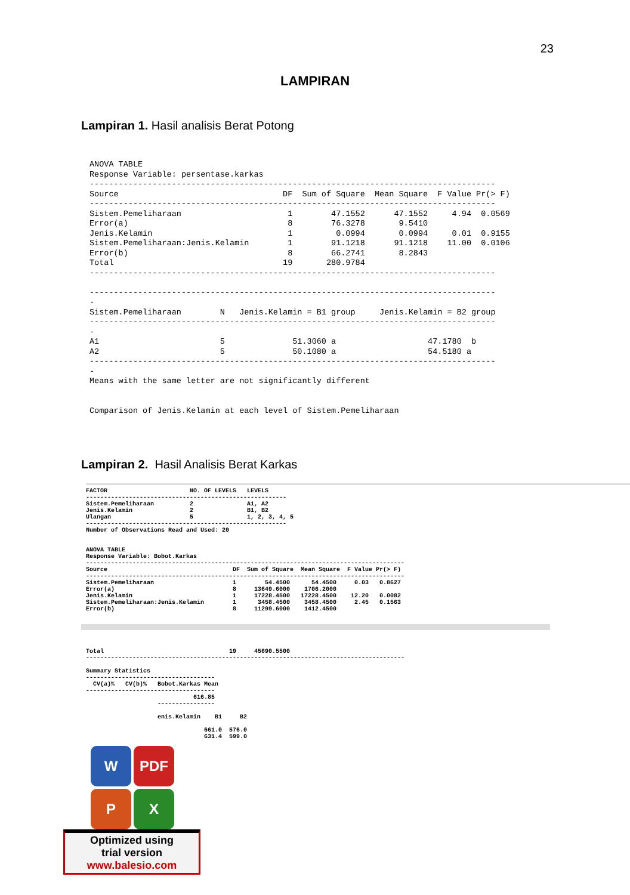23
LAMPIRAN
Lampiran 1. Hasil analisis Berat Potong
ANOVA TABLE
Response Variable: persentase.karkas
------------------------------------------------------------------------------------
Source                                  DF  Sum of Square  Mean Square  F Value Pr(> F)
------------------------------------------------------------------------------------
Sistem.Pemeliharaan                      1        47.1552      47.1552     4.94  0.0569
Error(a)                                 8        76.3278       9.5410
Jenis.Kelamin                            1         0.0994       0.0994     0.01  0.9155
Sistem.Pemeliharaan:Jenis.Kelamin        1        91.1218      91.1218    11.00  0.0106
Error(b)                                 8        66.2741       8.2843
Total                                   19       280.9784
------------------------------------------------------------------------------------

------------------------------------------------------------------------------------
-
Sistem.Pemeliharaan        N   Jenis.Kelamin = B1 group     Jenis.Kelamin = B2 group
------------------------------------------------------------------------------------
-
A1                         5              51.3060 a                   47.1780  b
A2                         5              50.1080 a                   54.5180 a
------------------------------------------------------------------------------------
-
Means with the same letter are not significantly different


Comparison of Jenis.Kelamin at each level of Sistem.Pemeliharaan
Lampiran 2. Hasil Analisis Berat Karkas
FACTOR                       NO. OF LEVELS   LEVELS
--------------------------------------------------------
Sistem.Pemeliharaan          2               A1, A2
Jenis.Kelamin                2               B1, B2
Ulangan                      5               1, 2, 3, 4, 5
--------------------------------------------------------
Number of Observations Read and Used: 20


ANOVA TABLE
Response Variable: Bobot.Karkas
-----------------------------------------------------------------------------------------
Source                                   DF  Sum of Square  Mean Square  F Value Pr(> F)
-----------------------------------------------------------------------------------------
Sistem.Pemeliharaan                      1        54.4500      54.4500     0.03   0.8627
Error(a)                                 8     13649.6000    1706.2000
Jenis.Kelamin                            1     17228.4500   17228.4500    12.20   0.0082
Sistem.Pemeliharaan:Jenis.Kelamin        1      3458.4500    3458.4500     2.45   0.1563
Error(b)                                 8     11299.6000    1412.4500
Total                                   19     45690.5500
-----------------------------------------------------------------------------------------

Summary Statistics
------------------------------------
  CV(a)%   CV(b)%   Bobot.Karkas Mean
------------------------------------
                              616.85
                    ----------------

                    enis.Kelamin    B1     B2

                                 661.0  576.0
                                 631.4  599.0
W
PDF
P
X
Optimized using
trial version
www.balesio.com